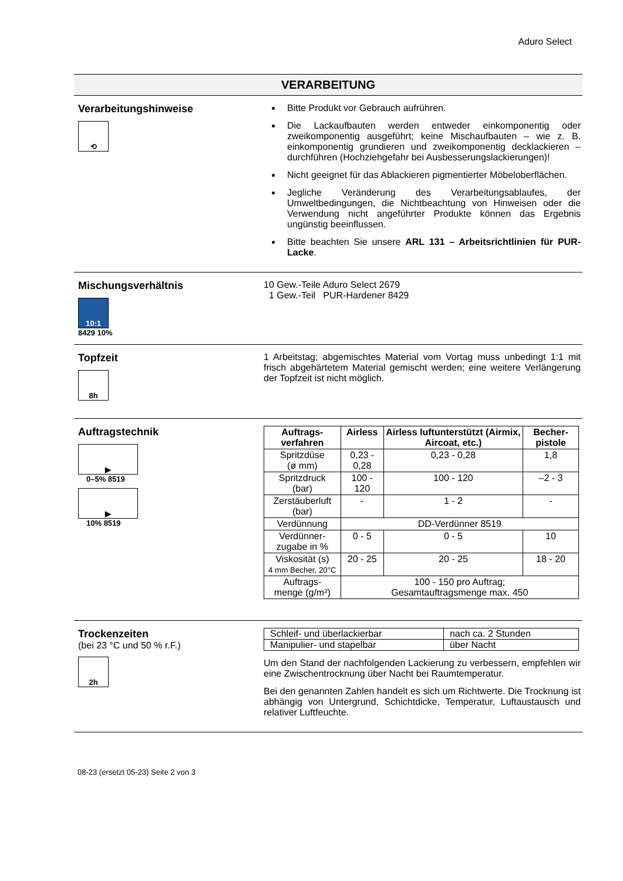Aduro Select
VERARBEITUNG
Verarbeitungshinweise
⟲
Bitte Produkt vor Gebrauch aufrühren.
Die Lackaufbauten werden entweder einkomponentig oder zweikomponentig ausgeführt; keine Mischaufbauten – wie z. B. einkomponentig grundieren und zweikomponentig decklackieren – durchführen (Hochziehgefahr bei Ausbesserungslackierungen)!
Nicht geeignet für das Ablackieren pigmentierter Möbeloberflächen.
Jegliche Veränderung des Verarbeitungsablaufes, der Umweltbedingungen, die Nichtbeachtung von Hinweisen oder die Verwendung nicht angeführter Produkte können das Ergebnis ungünstig beeinflussen.
Bitte beachten Sie unsere ARL 131 – Arbeitsrichtlinien für PUR-Lacke.
Mischungsverhältnis
10:1
8429 10%
10 Gew.-Teile Aduro Select 2679
1 Gew.-Teil PUR-Hardener 8429
Topfzeit
8h
1 Arbeitstag; abgemischtes Material vom Vortag muss unbedingt 1:1 mit frisch abgehärtetem Material gemischt werden; eine weitere Verlängerung der Topfzeit ist nicht möglich.
Auftragstechnik
▶
0–5% 8519
▶
10% 8519
| Auftrags-verfahren | Airless | Airless luftunterstützt (Airmix, Aircoat, etc.) | Becher-pistole |
| --- | --- | --- | --- |
| Spritzdüse (ø mm) | 0,23 - 0,28 | 0,23 - 0,28 | 1,8 |
| Spritzdruck (bar) | 100 - 120 | 100 - 120 | –2 - 3 |
| Zerstäuberluft (bar) | - | 1 - 2 | - |
| Verdünnung | DD-Verdünner 8519 | | |
| Verdünner- zugabe in % | 0 - 5 | 0 - 5 | 10 |
| Viskosität (s) 4 mm Becher, 20°C | 20 - 25 | 20 - 25 | 18 - 20 |
| Auftrags- menge (g/m²) | 100 - 150 pro Auftrag; Gesamtauftragsmenge max. 450 | | |
Trockenzeiten
(bei 23 °C und 50 % r.F.)
2h
| Schleif- und überlackierbar | nach ca. 2 Stunden |
| Manipulier- und stapelbar | über Nacht |
Um den Stand der nachfolgenden Lackierung zu verbessern, empfehlen wir eine Zwischentrocknung über Nacht bei Raumtemperatur.
Bei den genannten Zahlen handelt es sich um Richtwerte. Die Trocknung ist abhängig von Untergrund, Schichtdicke, Temperatur, Luftaustausch und relativer Luftfeuchte.
08-23 (ersetzt 05-23) Seite 2 von 3